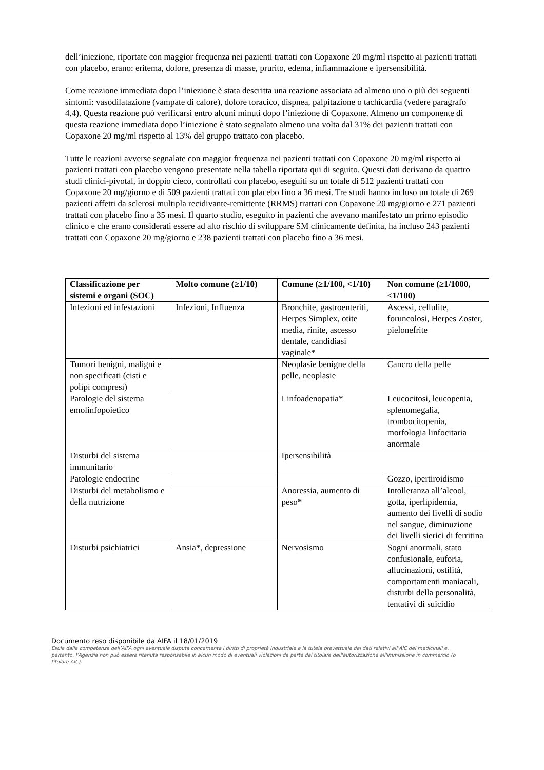dell’iniezione, riportate con maggior frequenza nei pazienti trattati con Copaxone 20 mg/ml rispetto ai pazienti trattati con placebo, erano: eritema, dolore, presenza di masse, prurito, edema, infiammazione e ipersensibilità.
Come reazione immediata dopo l’iniezione è stata descritta una reazione associata ad almeno uno o più dei seguenti sintomi: vasodilatazione (vampate di calore), dolore toracico, dispnea, palpitazione o tachicardia (vedere paragrafo 4.4). Questa reazione può verificarsi entro alcuni minuti dopo l’iniezione di Copaxone. Almeno un componente di questa reazione immediata dopo l’iniezione è stato segnalato almeno una volta dal 31% dei pazienti trattati con Copaxone 20 mg/ml rispetto al 13% del gruppo trattato con placebo.
Tutte le reazioni avverse segnalate con maggior frequenza nei pazienti trattati con Copaxone 20 mg/ml rispetto ai pazienti trattati con placebo vengono presentate nella tabella riportata qui di seguito. Questi dati derivano da quattro studi clinici-pivotal, in doppio cieco, controllati con placebo, eseguiti su un totale di 512 pazienti trattati con Copaxone 20 mg/giorno e di 509 pazienti trattati con placebo fino a 36 mesi. Tre studi hanno incluso un totale di 269 pazienti affetti da sclerosi multipla recidivante-remittente (RRMS) trattati con Copaxone 20 mg/giorno e 271 pazienti trattati con placebo fino a 35 mesi. Il quarto studio, eseguito in pazienti che avevano manifestato un primo episodio clinico e che erano considerati essere ad alto rischio di sviluppare SM clinicamente definita, ha incluso 243 pazienti trattati con Copaxone 20 mg/giorno e 238 pazienti trattati con placebo fino a 36 mesi.
| Classificazione per sistemi e organi (SOC) | Molto comune (≥1/10) | Comune (≥1/100, <1/10) | Non comune (≥1/1000, <1/100) |
| --- | --- | --- | --- |
| Infezioni ed infestazioni | Infezioni, Influenza | Bronchite, gastroenteriti, Herpes Simplex, otite media, rinite, ascesso dentale, candidiasi vaginale* | Ascessi, cellulite, foruncolosi, Herpes Zoster, pielonefrite |
| Tumori benigni, maligni e non specificati (cisti e polipi compresi) | | Neoplasie benigne della pelle, neoplasie | Cancro della pelle |
| Patologie del sistema emolinfopoietico | | Linfoadenopatia* | Leucocitosi, leucopenia, splenomegalia, trombocitopenia, morfologia linfocitaria anormale |
| Disturbi del sistema immunitario | | Ipersensibilità | |
| Patologie endocrine | | | Gozzo, ipertiroidismo |
| Disturbi del metabolismo e della nutrizione | | Anoressia, aumento di peso* | Intolleranza all’alcool, gotta, iperlipidemia, aumento dei livelli di sodio nel sangue, diminuzione dei livelli sierici di ferritina |
| Disturbi psichiatrici | Ansia*, depressione | Nervosismo | Sogni anormali, stato confusionale, euforia, allucinazioni, ostilità, comportamenti maniacali, disturbi della personalità, tentativi di suicidio |
Documento reso disponibile da AIFA il 18/01/2019
Esula dalla competenza dell’AIFA ogni eventuale disputa concernente i diritti di proprietà industriale e la tutela brevettuale dei dati relativi all’AIC dei medicinali e, pertanto, l’Agenzia non può essere ritenuta responsabile in alcun modo di eventuali violazioni da parte del titolare dell'autorizzazione all'immissione in commercio (o titolare AIC).